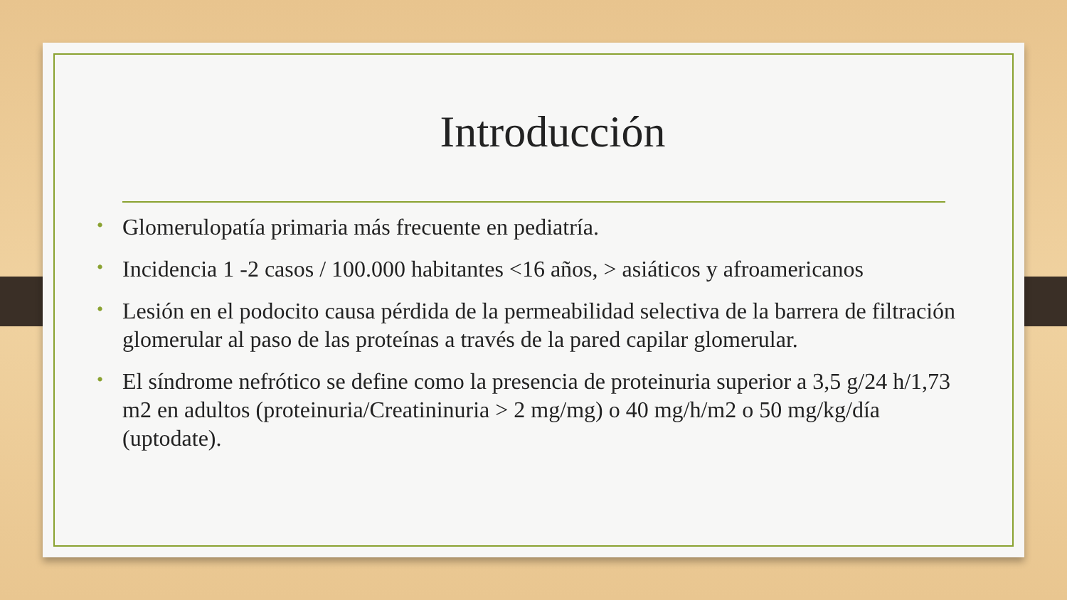Introducción
• Glomerulopatía primaria más frecuente en pediatría.
• Incidencia 1 -2 casos / 100.000 habitantes <16 años, > asiáticos y afroamericanos
• Lesión en el podocito causa pérdida de la permeabilidad selectiva de la barrera de filtración glomerular al paso de las proteínas a través de la pared capilar glomerular.
• El síndrome nefrótico se define como la presencia de proteinuria superior a 3,5 g/24 h/1,73 m2 en adultos (proteinuria/Creatininuria > 2 mg/mg) o 40 mg/h/m2 o 50 mg/kg/día (uptodate).